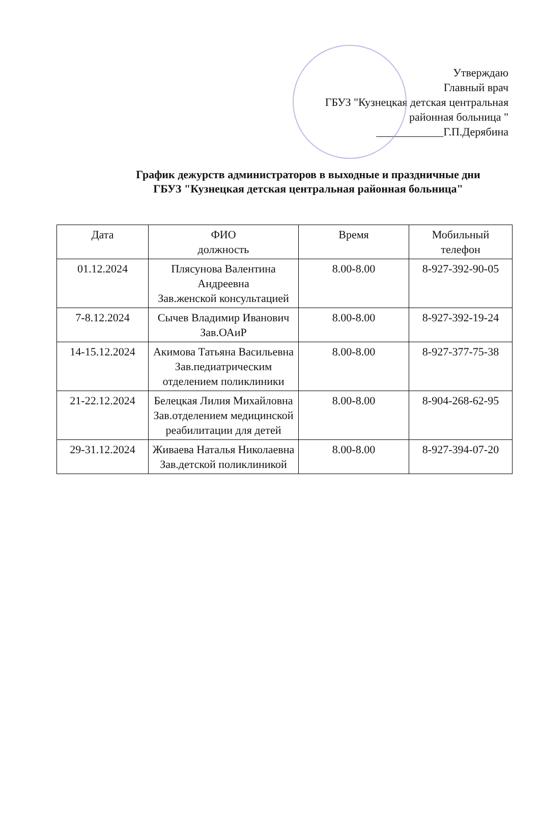Утверждаю
Главный врач
ГБУЗ "Кузнецкая детская центральная
районная больница "
____________Г.П.Дерябина
График дежурств администраторов в выходные и праздничные дни
ГБУЗ "Кузнецкая детская центральная районная больница"
| Дата | ФИО должность | Время | Мобильный телефон |
| --- | --- | --- | --- |
| 01.12.2024 | Плясунова Валентина Андреевна Зав.женской консультацией | 8.00-8.00 | 8-927-392-90-05 |
| 7-8.12.2024 | Сычев Владимир Иванович Зав.ОАиР | 8.00-8.00 | 8-927-392-19-24 |
| 14-15.12.2024 | Акимова Татьяна Васильевна Зав.педиатрическим отделением поликлиники | 8.00-8.00 | 8-927-377-75-38 |
| 21-22.12.2024 | Белецкая Лилия Михайловна Зав.отделением медицинской реабилитации для детей | 8.00-8.00 | 8-904-268-62-95 |
| 29-31.12.2024 | Живаева Наталья Николаевна Зав.детской поликлиникой | 8.00-8.00 | 8-927-394-07-20 |